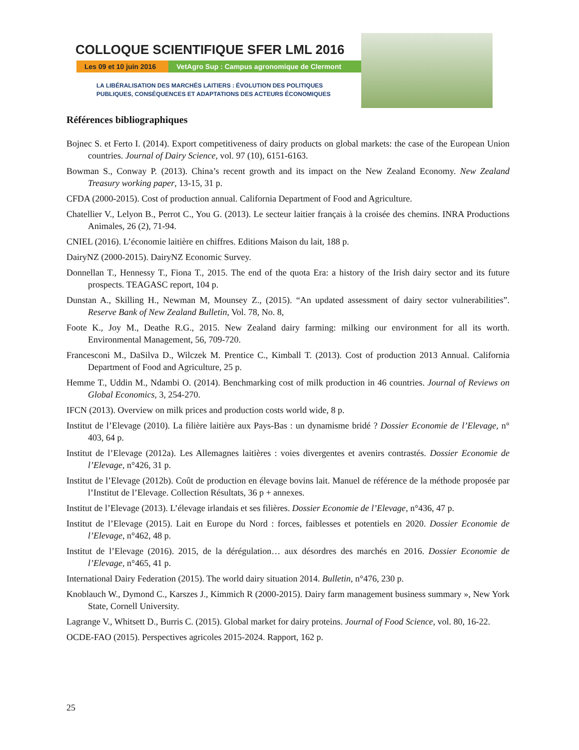COLLOQUE SCIENTIFIQUE SFER LML 2016
Les 09 et 10 juin 2016
VetAgro Sup : Campus agronomique de Clermont
LA LIBÉRALISATION DES MARCHÉS LAITIERS : ÉVOLUTION DES POLITIQUES
PUBLIQUES, CONSÉQUENCES ET ADAPTATIONS DES ACTEURS ÉCONOMIQUES
Références bibliographiques
Bojnec S. et Ferto I. (2014). Export competitiveness of dairy products on global markets: the case of the European Union countries. Journal of Dairy Science, vol. 97 (10), 6151-6163.
Bowman S., Conway P. (2013). China’s recent growth and its impact on the New Zealand Economy. New Zealand Treasury working paper, 13-15, 31 p.
CFDA (2000-2015). Cost of production annual. California Department of Food and Agriculture.
Chatellier V., Lelyon B., Perrot C., You G. (2013). Le secteur laitier français à la croisée des chemins. INRA Productions Animales, 26 (2), 71-94.
CNIEL (2016). L’économie laitière en chiffres. Editions Maison du lait, 188 p.
DairyNZ (2000-2015). DairyNZ Economic Survey.
Donnellan T., Hennessy T., Fiona T., 2015. The end of the quota Era: a history of the Irish dairy sector and its future prospects. TEAGASC report, 104 p.
Dunstan A., Skilling H., Newman M, Mounsey Z., (2015). “An updated assessment of dairy sector vulnerabilities”. Reserve Bank of New Zealand Bulletin, Vol. 78, No. 8,
Foote K., Joy M., Deathe R.G., 2015. New Zealand dairy farming: milking our environment for all its worth. Environmental Management, 56, 709-720.
Francesconi M., DaSilva D., Wilczek M. Prentice C., Kimball T. (2013). Cost of production 2013 Annual. California Department of Food and Agriculture, 25 p.
Hemme T., Uddin M., Ndambi O. (2014). Benchmarking cost of milk production in 46 countries. Journal of Reviews on Global Economics, 3, 254-270.
IFCN (2013). Overview on milk prices and production costs world wide, 8 p.
Institut de l’Elevage (2010). La filière laitière aux Pays-Bas : un dynamisme bridé ? Dossier Economie de l’Elevage, n° 403, 64 p.
Institut de l’Elevage (2012a). Les Allemagnes laitières : voies divergentes et avenirs contrastés. Dossier Economie de l’Elevage, n°426, 31 p.
Institut de l’Elevage (2012b). Coût de production en élevage bovins lait. Manuel de référence de la méthode proposée par l’Institut de l’Elevage. Collection Résultats, 36 p + annexes.
Institut de l’Elevage (2013). L’élevage irlandais et ses filières. Dossier Economie de l’Elevage, n°436, 47 p.
Institut de l’Elevage (2015). Lait en Europe du Nord : forces, faiblesses et potentiels en 2020. Dossier Economie de l’Elevage, n°462, 48 p.
Institut de l’Elevage (2016). 2015, de la dérégulation… aux désordres des marchés en 2016. Dossier Economie de l’Elevage, n°465, 41 p.
International Dairy Federation (2015). The world dairy situation 2014. Bulletin, n°476, 230 p.
Knoblauch W., Dymond C., Karszes J., Kimmich R (2000-2015). Dairy farm management business summary », New York State, Cornell University.
Lagrange V., Whitsett D., Burris C. (2015). Global market for dairy proteins. Journal of Food Science, vol. 80, 16-22.
OCDE-FAO (2015). Perspectives agricoles 2015-2024. Rapport, 162 p.
25